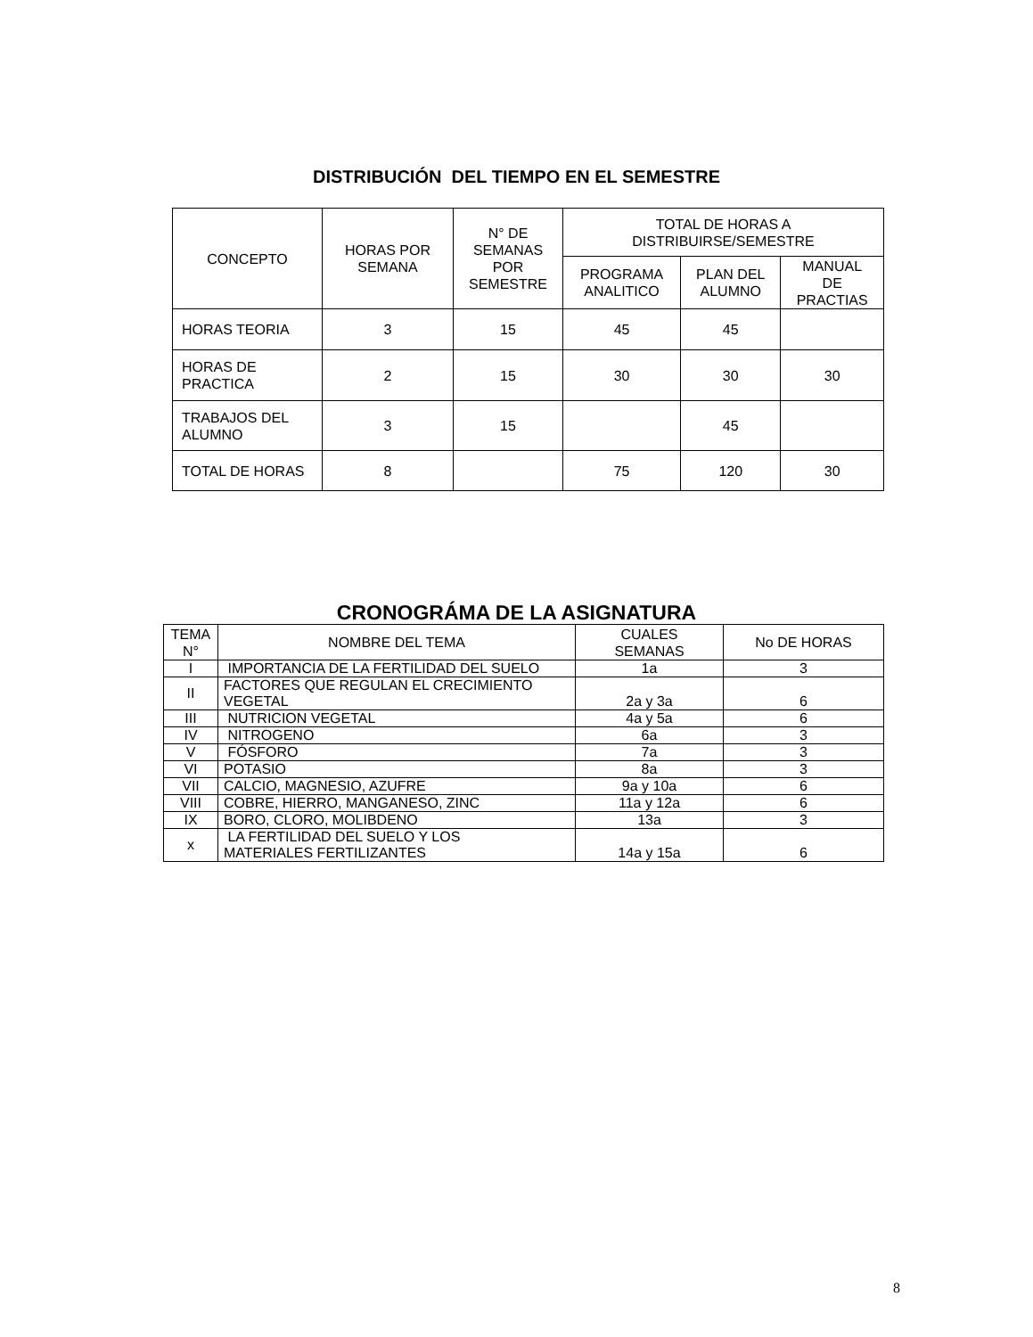DISTRIBUCIÓN DEL TIEMPO EN EL SEMESTRE
| CONCEPTO | HORAS POR SEMANA | N° DE SEMANAS POR SEMESTRE | TOTAL DE HORAS A DISTRIBUIRSE/SEMESTRE | | |
| --- | --- | --- | --- | --- | --- |
| | | | PROGRAMA ANALITICO | PLAN DEL ALUMNO | MANUAL DE PRACTIAS |
| HORAS TEORIA | 3 | 15 | 45 | 45 | |
| HORAS DE PRACTICA | 2 | 15 | 30 | 30 | 30 |
| TRABAJOS DEL ALUMNO | 3 | 15 | | 45 | |
| TOTAL DE HORAS | 8 | | 75 | 120 | 30 |
CRONOGRÁMA DE LA ASIGNATURA
| TEMA N° | NOMBRE DEL TEMA | CUALES SEMANAS | No DE HORAS |
| --- | --- | --- | --- |
| I | IMPORTANCIA DE LA FERTILIDAD DEL SUELO | 1a | 3 |
| II | FACTORES QUE REGULAN EL CRECIMIENTO VEGETAL | 2a y 3a | 6 |
| III | NUTRICION VEGETAL | 4a y 5a | 6 |
| IV | NITROGENO | 6a | 3 |
| V | FÓSFORO | 7a | 3 |
| VI | POTASIO | 8a | 3 |
| VII | CALCIO, MAGNESIO, AZUFRE | 9a y 10a | 6 |
| VIII | COBRE, HIERRO, MANGANESO, ZINC | 11a y 12a | 6 |
| IX | BORO, CLORO, MOLIBDENO | 13a | 3 |
| x | LA FERTILIDAD DEL SUELO Y LOS MATERIALES FERTILIZANTES | 14a y 15a | 6 |
8